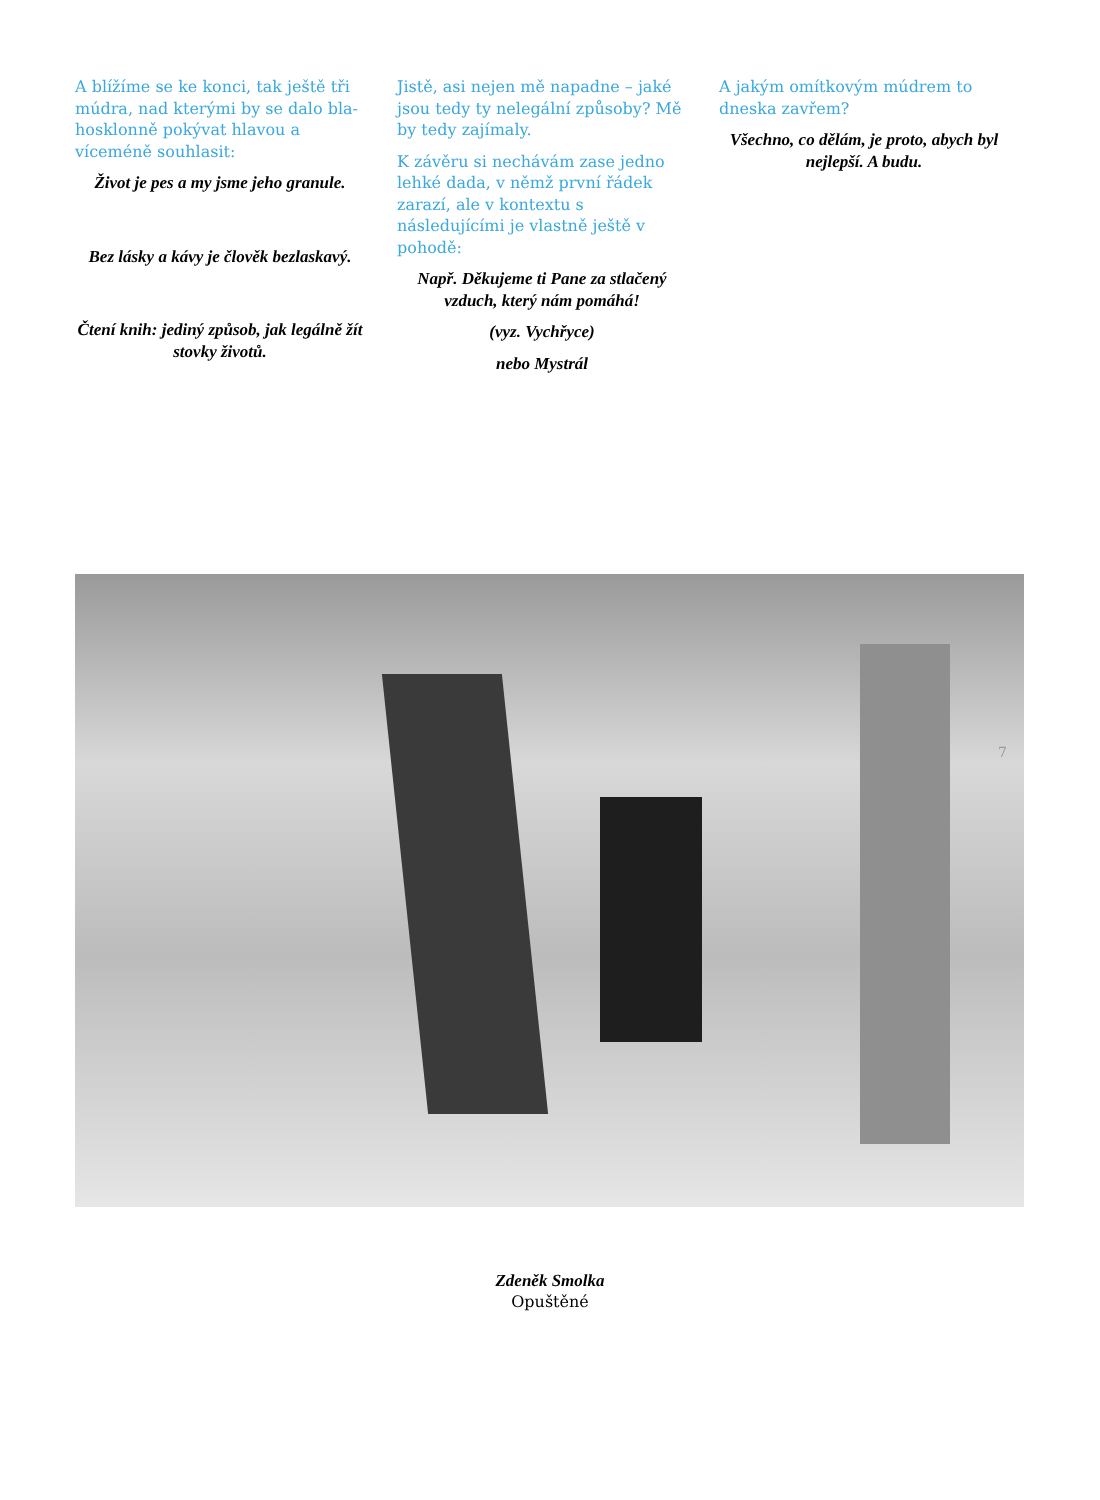A blížíme se ke konci, tak ještě tři múdra, nad kterými by se dalo bla­hosklonně pokývat hlavou a víceméně souhlasit:
Život je pes a my jsme jeho granule.
Bez lásky a kávy je člověk bezlaskavý.
Čtení knih: jediný způsob, jak legálně žít stovky životů.
Jistě, asi nejen mě napadne – jaké jsou tedy ty nelegální způsoby? Mě by tedy zajímaly.
K závěru si nechávám zase jedno lehké dada, v němž první řádek zarazí, ale v kontextu s následujícími je vlastně ještě v pohodě:
Např. Děkujeme ti Pane za stlačený vzduch, který nám pomáhá!
(vyz. Vychřyce)
nebo Mystrál
A jakým omítkovým múdrem to dneska zavřem?
Všechno, co dělám, je proto, abych byl nejlepší. A budu.
7
Zdeněk Smolka
Opuštěné